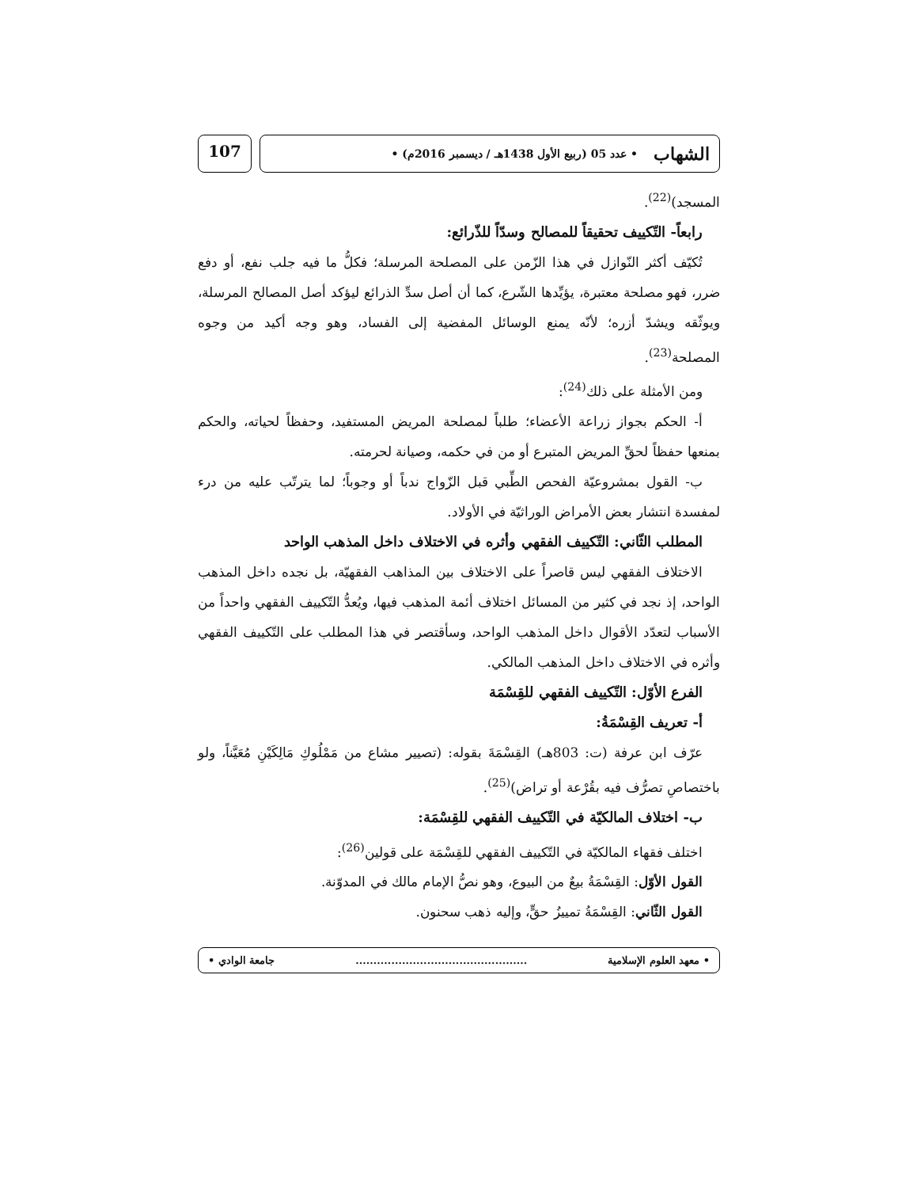الشهاب • عدد 05 (ربيع الأول 1438هـ / ديسمبر 2016م) •
107
المسجد)<sup>(22)</sup>.
رابعاً- التّكييف تحقيقاً للمصالح وسدّاً للذّرائع:
تُكيّف أكثر النّوازل في هذا الزّمن على المصلحة المرسلة؛ فكلُّ ما فيه جلب نفع، أو دفع ضرر، فهو مصلحة معتبرة، يؤيِّدها الشّرع، كما أن أصل سدِّ الذرائع ليؤكد أصل المصالح المرسلة، ويوثّقه ويشدّ أزره؛ لأنّه يمنع الوسائل المفضية إلى الفساد، وهو وجه أكيد من وجوه المصلحة<sup>(23)</sup>.
ومن الأمثلة على ذلك<sup>(24)</sup>:
أ- الحكم بجواز زراعة الأعضاء؛ طلباً لمصلحة المريض المستفيد، وحفظاً لحياته، والحكم بمنعها حفظاً لحقِّ المريض المتبرع أو من في حكمه، وصيانة لحرمته.
ب- القول بمشروعيّة الفحص الطِّبي قبل الزّواج ندباً أو وجوباً؛ لما يترتّب عليه من درء لمفسدة انتشار بعض الأمراض الوراثيّة في الأولاد.
المطلب الثّاني: التّكييف الفقهي وأثره في الاختلاف داخل المذهب الواحد
الاختلاف الفقهي ليس قاصراً على الاختلاف بين المذاهب الفقهيّة، بل نجده داخل المذهب الواحد، إذ نجد في كثير من المسائل اختلاف أئمة المذهب فيها، ويُعدُّ التّكييف الفقهي واحداً من الأسباب لتعدّد الأقوال داخل المذهب الواحد، وسأقتصر في هذا المطلب على التّكييف الفقهي وأثره في الاختلاف داخل المذهب المالكي.
الفرع الأوّل: التّكييف الفقهي للقِسْمَة
أ- تعريف القِسْمَةُ:
عرّف ابن عرفة (ت: 803هـ) القِسْمَةَ بقوله: (تصيير مشاع من مَمْلُوكِ مَالِكَيْنِ مُعَيَّناً، ولو باختصاصِ تصرُّف فيه بقُرْعة أو تراض)<sup>(25)</sup>.
ب- اختلاف المالكيّة في التّكييف الفقهي للقِسْمَة:
اختلف فقهاء المالكيّة في التّكييف الفقهي للقِسْمَة على قولين<sup>(26)</sup>:
القول الأوّل: القِسْمَةُ بيعٌ من البيوع، وهو نصُّ الإمام مالك في المدوّنة.
القول الثّاني: القِسْمَةُ تمييزُ حقٍّ، وإليه ذهب سحنون.
• معهد العلوم الإسلامية................................................ جامعة الوادي •